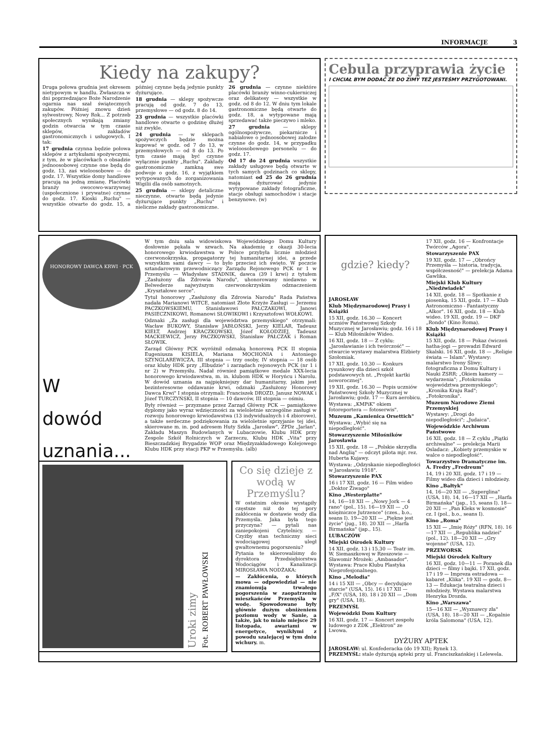INFORMACJE 3
Kiedy na zakupy?
Druga połowa grudnia jest okresem nietypowym w handlu. Zwłaszcza w dni poprzedzające Boże Narodzenie ogarnia nas szał świątecznych zakupów. Później znowu dzień sylwestrowy, Nowy Rok... Z potrzeb społecznych wynikają zmiany godzin otwarcia w tym czasie sklepów, zakładów gastronomicznych i usługowych. I tak:
17 grudnia czynna będzie połowa sklepów z artykułami spożywczymi, z tym, że w placówkach o obsadzie jednoosobowej czynne one będą do godz. 13, zaś wieloosobowe — do godz. 17. Wszystkie domy handlowe pracują na jedną zmianę. Placówki branży owocowo-warzywnej (uspołecznione i prywatne) czynne do godz. 17. Kioski „Ruchu" — wszystkie otwarte do godz. 15, a później czynne będą jedynie punkty dyżurujące.
18 grudnia — sklepy spożywcze pracują od godz. 7 do 13, przemysłowe — od godz. 8 do 14.
23 grudnia — wszystkie placówki handlowe otwarte o godzinę dłużej niż zwykle.
24 grudnia — w sklepach spożywczych będzie można kupować w godz. od 7 do 13, w przemysłowych — od 8 do 13. Po tym czasie mają być czynne wyłącznie punkty „Ruchu". Zakłady gastronomiczne zamkną swe podwoje o godz. 16, z wyjątkiem wytypowanych do zorganizowania Wigilii dla osób samotnych.
25 grudnia — sklepy detaliczne nieczynne, otwarte będą jedynie dyżurujące punkty „Ruchu" i nieliczne zakłady gastronomiczne.
26 grudnia — czynne niektóre placówki branży winno-cukierniczej oraz delikatesy — wszystkie w godz. od 8 do 12. W dniu tym lokale gastronomiczne będą otwarte do godz. 18, a wytypowane mają sprzedawać także pieczywo i mleko.
27 grudnia — sklepy ogólnospożywcze, piekarnicze i nabiałowe o jednoosobowej załodze czynne do godz. 14, w przypadku wieloosobowego personelu — do godz. 17.
Od 17 do 24 grudnia wszystkie zakłady usługowe będą otwarte w tych samych godzinach co sklepy, natomiast od 25 do 26 grudnia mają dyżurować jedynie wytypowane zakłady fotograficzne, stacje obsługi samochodów i stacje benzynowe. (w)
Cebula przyprawia życie
I CHCIAŁ BYM DODAĆ ŻE DO ZIMY TEŻ JESTEŚMY PRZYGOTOWANI.
HONOROWY DAWCA KRWI · PCK
W
dowód
uznania...
W tym dniu sala widowiskowa Wojewódzkiego Domu Kultury dosłownie pękała w szwach. Na akademię z okazji 30-lecia honorowego krwiodawstwa w Polsce przybyła licznie młodzież czerwonokrzyska, propagatorzy tej humanitarnej idei, a przede wszystkim sami dawcy — to było przecież ich święto. W poczcie sztandarowym przewodniczący Zarządu Rejonowego PCK nr 1 w Przemyślu — Władysław STADNIK, dawca (39 l krwi) z tytułem „Zasłużony dla Zdrowia Narodu", uhonorowany niedawno w Belwederze najwyższym czerwonokrzyskim odznaczeniem „Kryształowe serce".
Tytuł honorowy „Zasłużony dla Zdrowia Narodu" Rada Państwa nadała Marianowi WITCE, natomiast Złote Krzyże Zasługi — Jerzemu PACZKOWSKIEMU, Stanisławowi PAŁCZAKOWI, Janowi PASIECZNIKOWI, Romanowi SŁOWIKOWI i Krzysztofowi WOŁKOWI.
Odznaki „Za zasługi dla województwa przemyskiego" otrzymali: Wacław BUKOWY, Stanisław JABŁOŃSKI, Jerzy KIELAR, Tadeusz KIEŁT, Andrzej KRACZKOWSKI, Józef KOŁODZIEJ, Tadeusz MACKIEWICZ, Jerzy PACZKOWSKI, Stanisław PAŁCZAK i Roman SŁOWIK.
Zarząd Główny PCK wyróżnił odznaką honorową PCK II stopnia Eugeniusza KISIELA, Mariana MOCHONIA i Antoniego SZYNGLAREWICZA, III stopnia — trzy osoby, IV stopnia — 18 osób oraz kluby HDK przy „Elbudzie" i zarządach rejonowych PCK (nr 1 i nr 2) w Przemyślu. Nadał również pamiątkowe medale XXX-lecia honorowego krwiodawstwa, m. in. klubom HDK w Horyńcu i Narolu. W dowód uznania za najpiękniejszy dar humanitarny, jakim jest bezinteresowne oddawanie krwi, odznaki „Zasłużony Honorowy Dawca Krwi" I stopnia otrzymali: Franciszek DROZD, Janusz NOWAK i Józef TURCZYŃSKI, II stopnia — 10 dawców, III stopnia — ośmiu.
Były również — przyznane przez Zarząd Główny PCK — pamiątkowe dyplomy jako wyraz wdzięczności za wieloletnie szczególne zasługi w rozwoju honorowego krwiodawstwa (13 indywidualnych i 4 zbiorowe), a także serdeczne podziękowania za wieloletnie sprzyjanie tej idei, skierowane m. in. pod adresem Huty Szkła „Jarosław", ZPDz „Jarlan", Zakładu Maszyn Budowlanych w Lubaczowie, Klubu HDK przy Zespole Szkół Rolniczych w Zarzeczu, Klubu HDK „Vita" przy Bieszczadzkiej Brygadzie WOP oraz Międzyzakładowego Kolejowego Klubu HDK przy stacji PKP w Przemyślu. (alb)
gdzie? kiedy?
JAROSŁAW
Klub Międzynarodowej Prasy i Książki
15 XII, godz. 16.30 — Koncert uczniów Państwowej Szkoły Muzycznej w Jarosławiu; godz. 16 i 18 — Klub Miłośników Wideo.
16 XII, godz. 18 — Z cyklu: „Jarosławianie i ich twórczość" — otwarcie wystawy malarstwa Elżbiety Szołomiak.
17 XII, godz. 10.30 — Konkurs rysunkowy dla dzieci szkół podstawowych nt. „Projekt kartki noworocznej".
19 XII, godz. 16.30 — Popis uczniów Państwowej Szkoły Muzycznej w Jarosławiu; godz. 17 — Kurs aerobicu.
Wystawa: „KMPiK" okiem fotoreportera — fotoserwis".
Muzeum „Kamienica Orsettich"
Wystawa: „Wybić się na niepodległość".
Stowarzyszenie Miłośników Jarosławia
15 XII, godz. 18 — „Polskie skrzydła nad Anglią" — odczyt pilota mjr. rez. Huberta Kujawy.
Wystawa: „Odzyskanie niepodległości w Jarosławiu 1918".
Stowarzyszenie PAX
16 i 17 XII, godz. 16 — Film wideo „Doktor Żiwago"
Kino „Westerplatte"
14, 16—18 XII — „Nowy Jork — 4 rano" (pol., 15). 16—19 XII — „O księżniczce Jutrzence" (czes., b.o., seans I). 19—20 XII — „Piękne jest życie" (jug., 18). 20 XII — „Harfa Birmańska" (jap., 15).
LUBACZÓW
Miejski Ośrodek Kultury
14 XII, godz. 13 i 15.30 — Teatr im. W. Siemaszkowej w Rzeszowie — Sławomir Mrożek: „Ambasador". Wystawa: Prace Klubu Plastyka Nieprofesjonalnego.
Kino „Melodia"
14 i 15 XII — „Obcy — decydujące starcie" (USA, 15). 16 i 17 XII — „F/X" (USA, 18). 18 i 20 XII — „Dom gry" (USA, 18).
PRZEMYŚL
Wojewódzki Dom Kultury
16 XII, godz. 17 — Koncert zespołu ludowego z ZDK „Elektron" ze Lwowa.
17 XII, godz. 16 — Konfrontacje Twórców „Agora".
Stowarzyszenie PAX
19 XII, godz. 17 — „Obrońcy Przemyśla — historia, tradycja, współczesność" — prelekcja Adama Gawlika.
Miejski Klub Kultury „Niedźwiadek"
14 XII, godz. 18 — Spotkanie z piosenką. 15 XII, godz. 17 — Klub Astronomiczno - Fantastyczny „Alkor". 16 XII, godz. 18 — Klub wideo. 19 XII, godz. 19 — DKF „Rondo" (Kino Roma).
Klub Międzynarodowej Prasy i Książki
15 XII, godz. 18 — Pokaz ćwiczeń hatha-jogi — prowadzi Edward Skalski. 16 XII, godz. 18 — „Religie świata — Islam". Wystawy: malarstwo Ireny Śliwy; fotograficzna z Domu Kultury i Nauki ZSRR; „Okiem kamery — wydarzenia"; „Fotokronika województwa przemyskiego"; „Kronika Kraju Rad"; „Fotokronika".
Muzeum Narodowe Ziemi Przemyskiej
Wystawy: „Drogi do niepodległości"; „Judaica".
Wojewódzkie Archiwum Państwowe
16 XII, godz. 18 — Z cyklu „Piątki archiwalne" — prelekcja Marii Osladacz: „Kobiety przemyskie w walce o niepodległość".
Towarzystwo Dramatyczne im. A. Fredry „Fredreum"
14, 19 i 20 XII, godz. 17 i 19 — Filmy wideo dla dzieci i młodzieży.
Kino „Bałtyk"
14, 16—20 XII — „Superglina" (USA, 18). 14, 16—17 XII — „Harfa Birmańska" (jap., 15, seans I). 18—20 XII — „Pan Kleks w kosmosie" cz. I (pol., b.o., seans I).
Kino „Roma"
15 XII — „Imię Róży" (RFN, 18). 16—17 XII — „Republika nadziei" (pol., 12). 18—20 XII — „Gry wojenne" (USA, 12).
PRZEWORSK
Miejski Ośrodek Kultury
16 XII, godz. 10—11 — Poranek dla dzieci — filmy i bajki. 17 XII, godz. 17 i 19 — Impreza estradowa — kabaret „Klika". 19 XII — godz. 8—13 — Edukacja teatralna dzieci i młodzieży. Wystawa malarstwa Henryka Drozda.
Kino „Warszawa"
15—16 XII — „Wyznawcy zła" (USA, 18). 18—20 XII — „Kopalnie króla Salomona" (USA, 12).
DYŻURY APTEK
JAROSŁAW: ul. Konfederacka (do 19 XII); Rynek 13.
PRZEMYŚL: stale dyżurują apteki przy ul. Franciszkańskiej i Lelewela.
Uroki zimy
Fot. ROBERT PAWŁOWSKI
Co się dzieje z wodą w Przemyślu?
W ostatnim okresie wystąpiły częstsze niż do tej pory zakłócenia w dostawie wody dla Przemyśla. Jaka była tego przyczyna? — pytali nas zaniepokojeni Czytelnicy. — Czyżby stan techniczny sieci wodociągowej uległ gwałtownemu pogorszeniu?
Pytania te skierowaliśmy do dyrektora Przedsiębiorstwa Wodociągów i Kanalizacji MIROSŁAWA NODŻAKA:
— Zakłócenia, o których mowa — odpowiedział — nie znamionują trwałego pogorszenia w zaopatrzeniu mieszkańców Przemyśla w wodę. Spowodowane były głównie dużym obniżeniem poziomu wody w Sanie, a także, jak to miało miejsce 29 listopada, awariami w energetyce, wynikłymi z powodu szalejącej w tym dniu wichury. m.